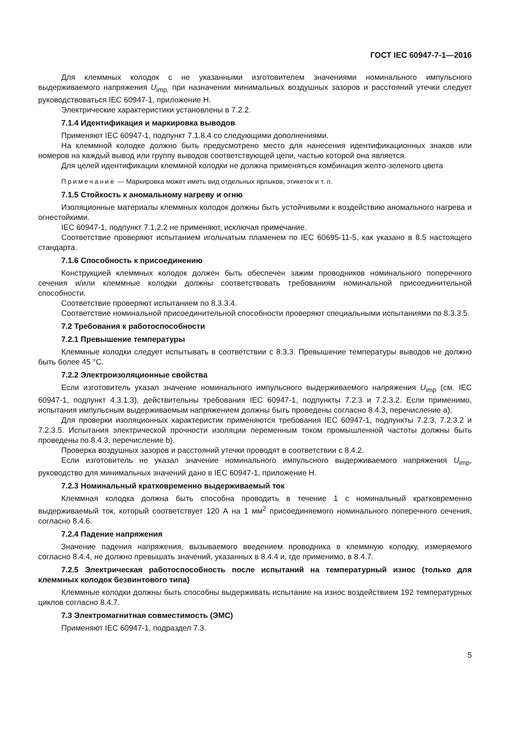ГОСТ IEC 60947-7-1—2016
Для клеммных колодок с не указанными изготовителем значениями номинального импульсного выдерживаемого напряжения U<sub>imp,</sub> при назначении минимальных воздушных зазоров и расстояний утечки следует руководствоваться IEC 60947-1, приложение H.
Электрические характеристики установлены в 7.2.2.
7.1.4 Идентификация и маркировка выводов
Применяют IEC 60947-1, подпункт 7.1.8.4 со следующими дополнениями.
На клеммной колодке должно быть предусмотрено место для нанесения идентификационных знаков или номеров на каждый вывод или группу выводов соответствующей цепи, частью которой она является.
Для целей идентификации клеммной колодки не должна применяться комбинация желто-зеленого цвета
Примечание — Маркировка может иметь вид отдельных ярлыков, этикеток и т. п.
7.1.5 Стойкость к аномальному нагреву и огню
Изоляционные материалы клеммных колодок должны быть устойчивыми к воздействию аномального нагрева и огнестойкими.
IEC 60947-1, подпункт 7.1.2.2 не применяют, исключая примечание.
Соответствие проверяют испытанием игольчатым пламенем по IEC 60695-11-5, как указано в 8.5 настоящего стандарта.
7.1.6 Способность к присоединению
Конструкцией клеммных колодок должен быть обеспечен зажим проводников номинального поперечного сечения и/или клеммные колодки должны соответствовать требованиям номинальной присоединительной способности.
Соответствие проверяют испытанием по 8.3.3.4.
Соответствие номинальной присоединительной способности проверяют специальными испытаниями по 8.3.3.5.
7.2 Требования к работоспособности
7.2.1 Превышение температуры
Клеммные колодки следует испытывать в соответствии с 8.3.3. Превышение температуры выводов не должно быть более 45 °C.
7.2.2 Электроизоляционные свойства
Если изготовитель указал значение номинального импульсного выдерживаемого напряжения U<sub>imp</sub> (см. IEC 60947-1, подпункт 4.3.1.3), действительны требования IEC 60947-1, подпункты 7.2.3 и 7.2.3.2. Если применимо, испытания импульсным выдерживаемым напряжением должны быть проведены согласно 8.4.3, перечисление a).
Для проверки изоляционных характеристик применяются требования IEC 60947-1, подпункты 7.2.3, 7.2.3.2 и 7.2.3.5. Испытания электрической прочности изоляции переменным током промышленной частоты должны быть проведены по 8.4.3, перечисление b).
Проверка воздушных зазоров и расстояний утечки проводят в соответствии с 8.4.2.
Если изготовитель не указал значение номинального импульсного выдерживаемого напряжения U<sub>imp</sub>, руководство для минимальных значений дано в IEC 60947-1, приложение H.
7.2.3 Номинальный кратковременно выдерживаемый ток
Клеммная колодка должна быть способна проводить в течение 1 с номинальный кратковременно выдерживаемый ток, который соответствует 120 А на 1 мм<sup>2</sup> присоединяемого номинального поперечного сечения, согласно 8.4.6.
7.2.4 Падение напряжения
Значение падения напряжения, вызываемого введением проводника в клеммную колодку, измеряемого согласно 8.4.4, не должно превышать значений, указанных в 8.4.4 и, где применимо, в 8.4.7.
7.2.5 Электрическая работоспособность после испытаний на температурный износ (только для клеммных колодок безвинтового типа)
Клеммные колодки должны быть способны выдерживать испытание на износ воздействием 192 температурных циклов согласно 8.4.7.
7.3 Электромагнитная совместимость (ЭМС)
Применяют IEC 60947-1, подраздел 7.3.
5